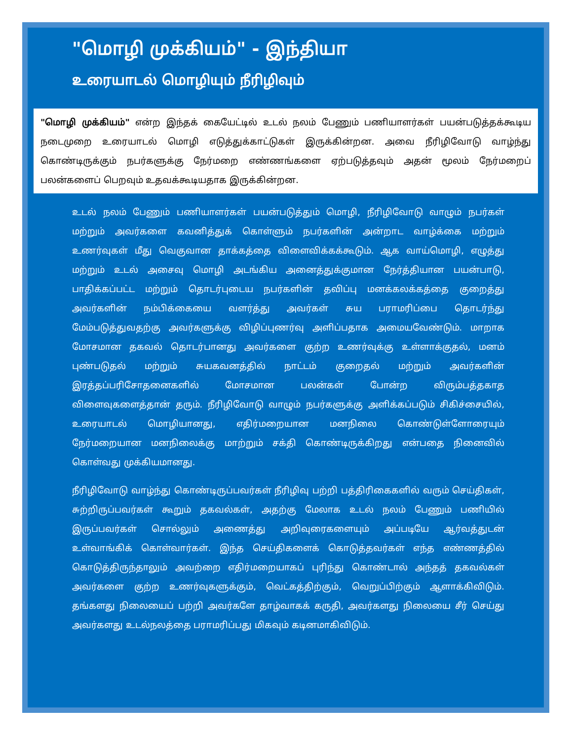"மொழி முக்கியம்" - இந்தியா
உரையாடல் மொழியும் நீரிழிவும்
"மொழி முக்கியம்" என்ற இந்தக் கையேட்டில் உடல் நலம் பேணும் பணியாளர்கள் பயன்படுத்தக்கூடிய நடைமுறை உரையாடல் மொழி எடுத்துக்காட்டுகள் இருக்கின்றன. அவை நீரிழிவோடு வாழ்ந்து கொண்டிருக்கும் நபர்களுக்கு நேர்மறை எண்ணங்களை ஏற்படுத்தவும் அதன் மூலம் நேர்மறைப் பலன்களைப் பெறவும் உதவக்கூடியதாக இருக்கின்றன.
உடல் நலம் பேணும் பணியாளர்கள் பயன்படுத்தும் மொழி, நீரிழிவோடு வாழும் நபர்கள் மற்றும் அவர்களை கவனித்துக் கொள்ளும் நபர்களின் அன்றாட வாழ்க்கை மற்றும் உணர்வுகள் மீது வெகுவான தாக்கத்தை விளைவிக்கக்கூடும். ஆக வாய்மொழி, எழுத்து மற்றும் உடல் அசைவு மொழி அடங்கிய அனைத்துக்குமான நேர்த்தியான பயன்பாடு, பாதிக்கப்பட்ட மற்றும் தொடர்புடைய நபர்களின் தவிப்பு மனக்கலக்கத்தை குறைத்து அவர்களின் நம்பிக்கையை வளர்த்து அவர்கள் சுய பராமரிப்பை தொடர்ந்து மேம்படுத்துவதற்கு அவர்களுக்கு விழிப்புணர்வு அளிப்பதாக அமையவேண்டும். மாறாக மோசமான தகவல் தொடர்பானது அவர்களை குற்ற உணர்வுக்கு உள்ளாக்குதல், மனம் புண்படுதல் மற்றும் சுயகவனத்தில் நாட்டம் குறைதல் மற்றும் அவர்களின் இரத்தப்பரிசோதனைகளில் மோசமான பலன்கள் போன்ற விரும்பத்தகாத விளைவுகளைத்தான் தரும். நீரிழிவோடு வாழும் நபர்களுக்கு அளிக்கப்படும் சிகிச்சையில், உரையாடல் மொழியானது, எதிர்மறையான மனநிலை கொண்டுள்ளோரையும் நேர்மறையான மனநிலைக்கு மாற்றும் சக்தி கொண்டிருக்கிறது என்பதை நினைவில் கொள்வது முக்கியமானது.
நீரிழிவோடு வாழ்ந்து கொண்டிருப்பவர்கள் நீரிழிவு பற்றி பத்திரிகைகளில் வரும் செய்திகள், சுற்றிருப்பவர்கள் கூறும் தகவல்கள், அதற்கு மேலாக உடல் நலம் பேணும் பணியில் இருப்பவர்கள் சொல்லும் அணைத்து அறிவுரைகளையும் அப்படியே ஆர்வத்துடன் உள்வாங்கிக் கொள்வார்கள். இந்த செய்திகளைக் கொடுத்தவர்கள் எந்த எண்ணத்தில் கொடுத்திருந்தாலும் அவற்றை எதிர்மறையாகப் புரிந்து கொண்டால் அந்தத் தகவல்கள் அவர்களை குற்ற உணர்வுகளுக்கும், வெட்கத்திற்கும், வெறுப்பிற்கும் ஆளாக்கிவிடும். தங்களது நிலையைப் பற்றி அவர்களே தாழ்வாகக் கருதி, அவர்களது நிலையை சீர் செய்து அவர்களது உடல்நலத்தை பராமரிப்பது மிகவும் கடினமாகிவிடும்.